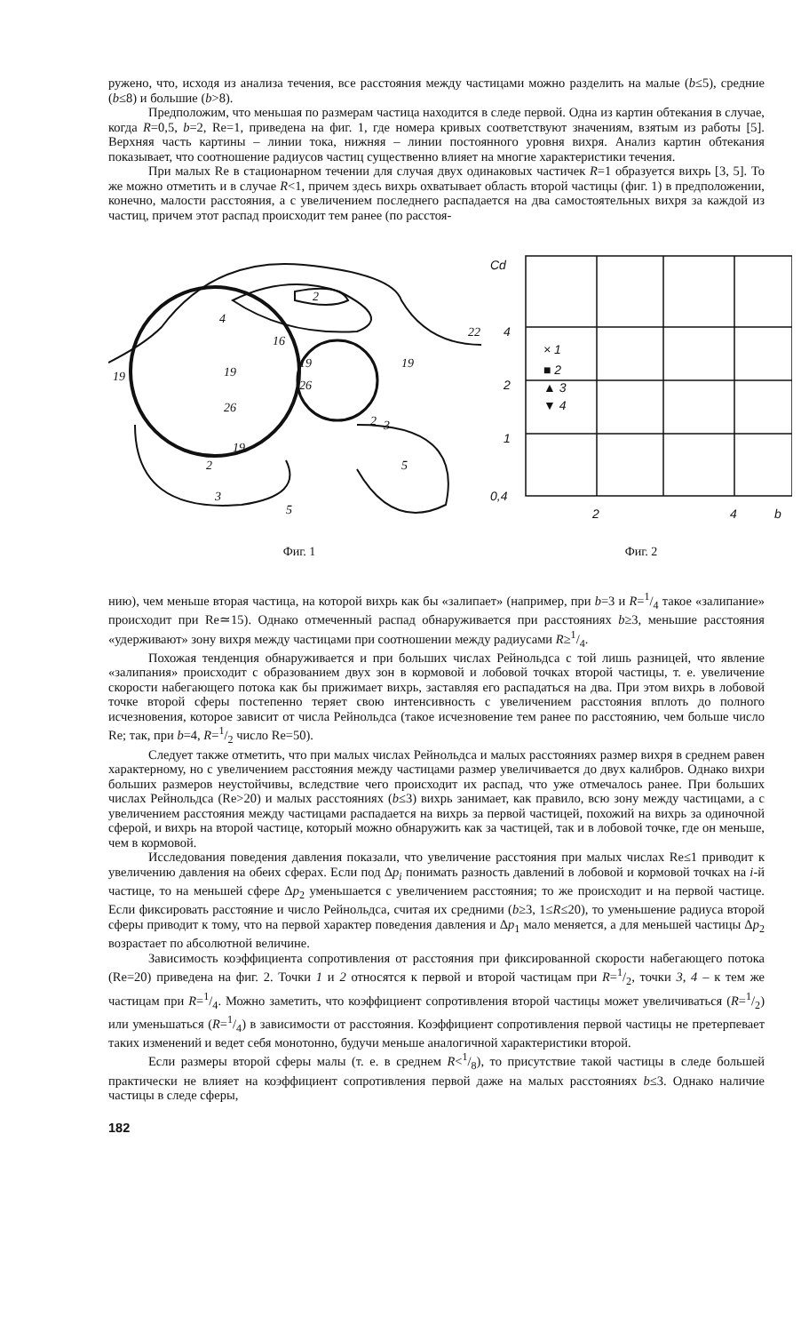ружено, что, исходя из анализа течения, все расстояния между частицами можно разделить на малые (b≤5), средние (b≤8) и большие (b>8).
Предположим, что меньшая по размерам частица находится в следе первой. Одна из картин обтекания в случае, когда R=0,5, b=2, Re=1, приведена на фиг. 1, где номера кривых соответствуют значениям, взятым из работы [5]. Верхняя часть картины – линии тока, нижняя – линии постоянного уровня вихря. Анализ картин обтекания показывает, что соотношение радиусов частиц существенно влияет на многие характеристики течения.
При малых Re в стационарном течении для случая двух одинаковых частичек R=1 образуется вихрь [3, 5]. То же можно отметить и в случае R<1, причем здесь вихрь охватывает область второй частицы (фиг. 1) в предположении, конечно, малости расстояния, а с увеличением последнего распадается на два самостоятельных вихря за каждой из частиц, причем этот распад происходит тем ранее (по расстоя-
19
2
4
22
16
19
26
19
19
26
2
3
5
5
19
2
3
Фиг. 1
Cd
4
2
1
0,4
2
4
b
× 1
■ 2
▲ 3
▼ 4
Фиг. 2
нию), чем меньше вторая частица, на которой вихрь как бы «залипает» (например, при b=3 и R=1/4 такое «залипание» происходит при Re≃15). Однако отмеченный распад обнаруживается при расстояниях b≥3, меньшие расстояния «удерживают» зону вихря между частицами при соотношении между радиусами R≥1/4.
Похожая тенденция обнаруживается и при больших числах Рейнольдса с той лишь разницей, что явление «залипания» происходит с образованием двух зон в кормовой и лобовой точках второй частицы, т. е. увеличение скорости набегающего потока как бы прижимает вихрь, заставляя его распадаться на два. При этом вихрь в лобовой точке второй сферы постепенно теряет свою интенсивность с увеличением расстояния вплоть до полного исчезновения, которое зависит от числа Рейнольдса (такое исчезновение тем ранее по расстоянию, чем больше число Re; так, при b=4, R=1/2 число Re=50).
Следует также отметить, что при малых числах Рейнольдса и малых расстояниях размер вихря в среднем равен характерному, но с увеличением расстояния между частицами размер увеличивается до двух калибров. Однако вихри больших размеров неустойчивы, вследствие чего происходит их распад, что уже отмечалось ранее. При больших числах Рейнольдса (Re>20) и малых расстояниях (b≤3) вихрь занимает, как правило, всю зону между частицами, а с увеличением расстояния между частицами распадается на вихрь за первой частицей, похожий на вихрь за одиночной сферой, и вихрь на второй частице, который можно обнаружить как за частицей, так и в лобовой точке, где он меньше, чем в кормовой.
Исследования поведения давления показали, что увеличение расстояния при малых числах Re≤1 приводит к увеличению давления на обеих сферах. Если под Δp<sub>i</sub> понимать разность давлений в лобовой и кормовой точках на i-й частице, то на меньшей сфере Δp<sub>2</sub> уменьшается с увеличением расстояния; то же происходит и на первой частице. Если фиксировать расстояние и число Рейнольдса, считая их средними (b≥3, 1≤R≤20), то уменьшение радиуса второй сферы приводит к тому, что на первой характер поведения давления и Δp<sub>1</sub> мало меняется, а для меньшей частицы Δp<sub>2</sub> возрастает по абсолютной величине.
Зависимость коэффициента сопротивления от расстояния при фиксированной скорости набегающего потока (Re=20) приведена на фиг. 2. Точки 1 и 2 относятся к первой и второй частицам при R=1/2, точки 3, 4 – к тем же частицам при R=1/4. Можно заметить, что коэффициент сопротивления второй частицы может увеличиваться (R=1/2) или уменьшаться (R=1/4) в зависимости от расстояния. Коэффициент сопротивления первой частицы не претерпевает таких изменений и ведет себя монотонно, будучи меньше аналогичной характеристики второй.
Если размеры второй сферы малы (т. е. в среднем R<1/8), то присутствие такой частицы в следе большей практически не влияет на коэффициент сопротивления первой даже на малых расстояниях b≤3. Однако наличие частицы в следе сферы,
182